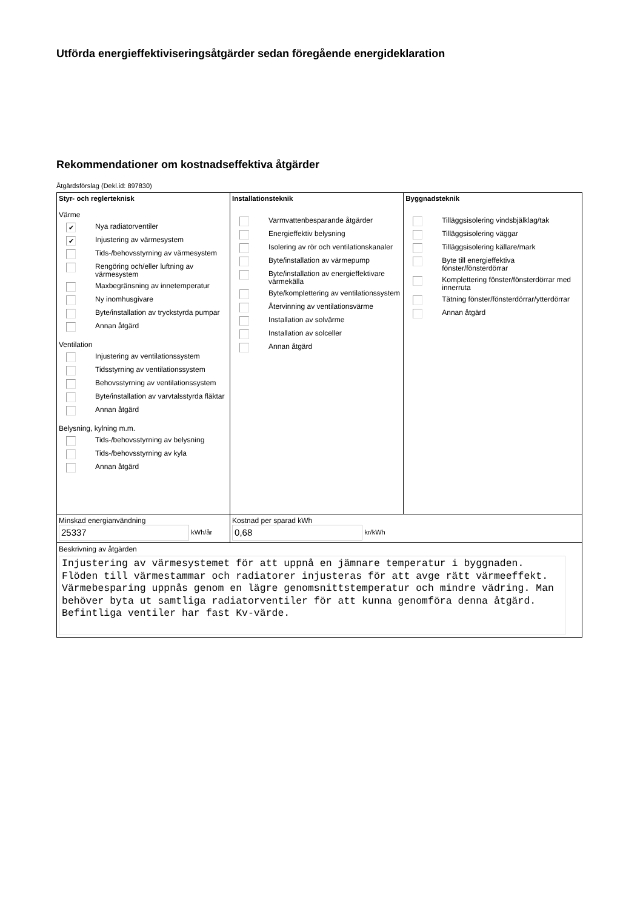Utförda energieffektiviseringsåtgärder sedan föregående energideklaration
Rekommendationer om kostnadseffektiva åtgärder
Åtgärdsförslag (Dekl.id: 897830)
| Styr- och reglerteknisk Värme ✔ Nya radiatorventiler ✔ Injustering av värmesystem Tids-/behovsstyrning av värmesystem Rengöring och/eller luftning av värmesystem Maxbegränsning av innetemperatur Ny inomhusgivare Byte/installation av tryckstyrda pumpar Annan åtgärd Ventilation Injustering av ventilationssystem Tidsstyrning av ventilationssystem Behovsstyrning av ventilationssystem Byte/installation av varvtalsstyrda fläktar Annan åtgärd Belysning, kylning m.m. Tids-/behovsstyrning av belysning Tids-/behovsstyrning av kyla Annan åtgärd | Installationsteknik Varmvattenbesparande åtgärder Energieffektiv belysning Isolering av rör och ventilationskanaler Byte/installation av värmepump Byte/installation av energieffektivare värmekälla Byte/komplettering av ventilationssystem Återvinning av ventilationsvärme Installation av solvärme Installation av solceller Annan åtgärd | Byggnadsteknik Tilläggsisolering vindsbjälklag/tak Tilläggsisolering väggar Tilläggsisolering källare/mark Byte till energieffektiva fönster/fönsterdörrar Komplettering fönster/fönsterdörrar med innerruta Tätning fönster/fönsterdörrar/ytterdörrar Annan åtgärd |
| Minskad energianvändning 25337 kWh/år | Kostnad per sparad kWh 0,68 kr/kWh | |
| Beskrivning av åtgärden Injustering av värmesystemet för att uppnå en jämnare temperatur i byggnaden. Flöden till värmestammar och radiatorer injusteras för att avge rätt värmeeffekt. Värmebesparing uppnås genom en lägre genomsnittstemperatur och mindre vädring. Man behöver byta ut samtliga radiatorventiler för att kunna genomföra denna åtgärd. Befintliga ventiler har fast Kv-värde. | | |